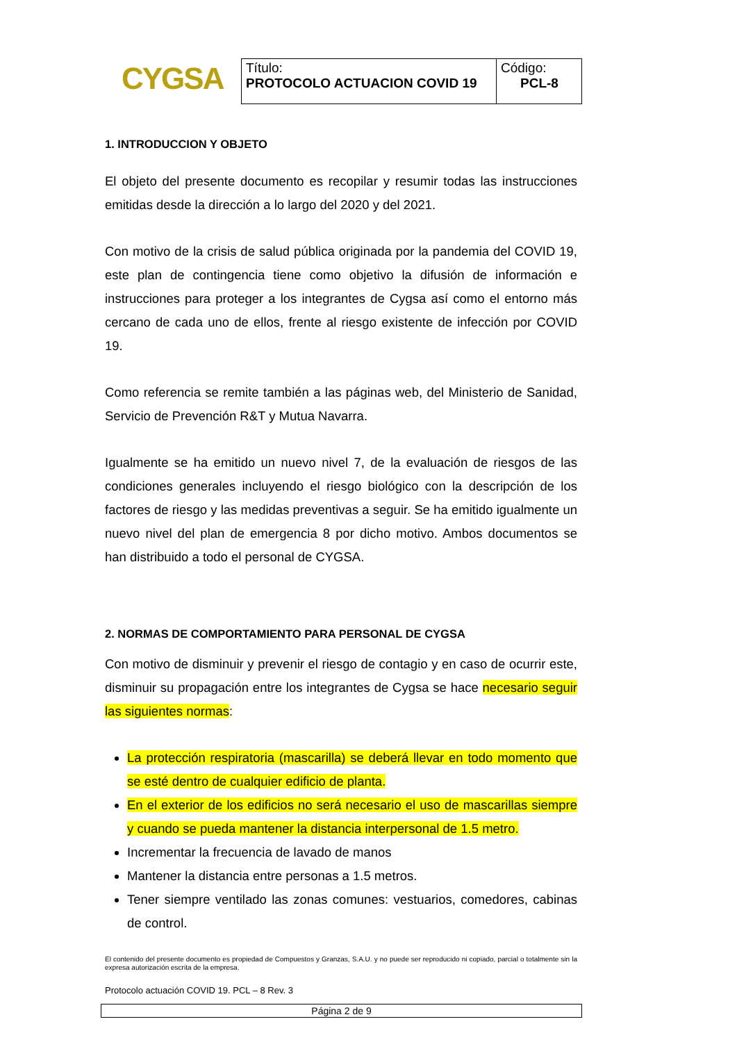CYGSA
| Título: PROTOCOLO ACTUACION COVID 19 | Código: PCL-8 |
1. INTRODUCCION Y OBJETO
El objeto del presente documento es recopilar y resumir todas las instrucciones emitidas desde la dirección a lo largo del 2020 y del 2021.
Con motivo de la crisis de salud pública originada por la pandemia del COVID 19, este plan de contingencia tiene como objetivo la difusión de información e instrucciones para proteger a los integrantes de Cygsa así como el entorno más cercano de cada uno de ellos, frente al riesgo existente de infección por COVID 19.
Como referencia se remite también a las páginas web, del Ministerio de Sanidad, Servicio de Prevención R&T y Mutua Navarra.
Igualmente se ha emitido un nuevo nivel 7, de la evaluación de riesgos de las condiciones generales incluyendo el riesgo biológico con la descripción de los factores de riesgo y las medidas preventivas a seguir. Se ha emitido igualmente un nuevo nivel del plan de emergencia 8 por dicho motivo. Ambos documentos se han distribuido a todo el personal de CYGSA.
2. NORMAS DE COMPORTAMIENTO PARA PERSONAL DE CYGSA
Con motivo de disminuir y prevenir el riesgo de contagio y en caso de ocurrir este, disminuir su propagación entre los integrantes de Cygsa se hace necesario seguir las siguientes normas:
La protección respiratoria (mascarilla) se deberá llevar en todo momento que se esté dentro de cualquier edificio de planta.
En el exterior de los edificios no será necesario el uso de mascarillas siempre y cuando se pueda mantener la distancia interpersonal de 1.5 metro.
Incrementar la frecuencia de lavado de manos
Mantener la distancia entre personas a 1.5 metros.
Tener siempre ventilado las zonas comunes: vestuarios, comedores, cabinas de control.
El contenido del presente documento es propiedad de Compuestos y Granzas, S.A.U. y no puede ser reproducido ni copiado, parcial o totalmente sin la expresa autorización escrita de la empresa.
Protocolo actuación COVID 19. PCL – 8 Rev. 3
Página 2 de 9